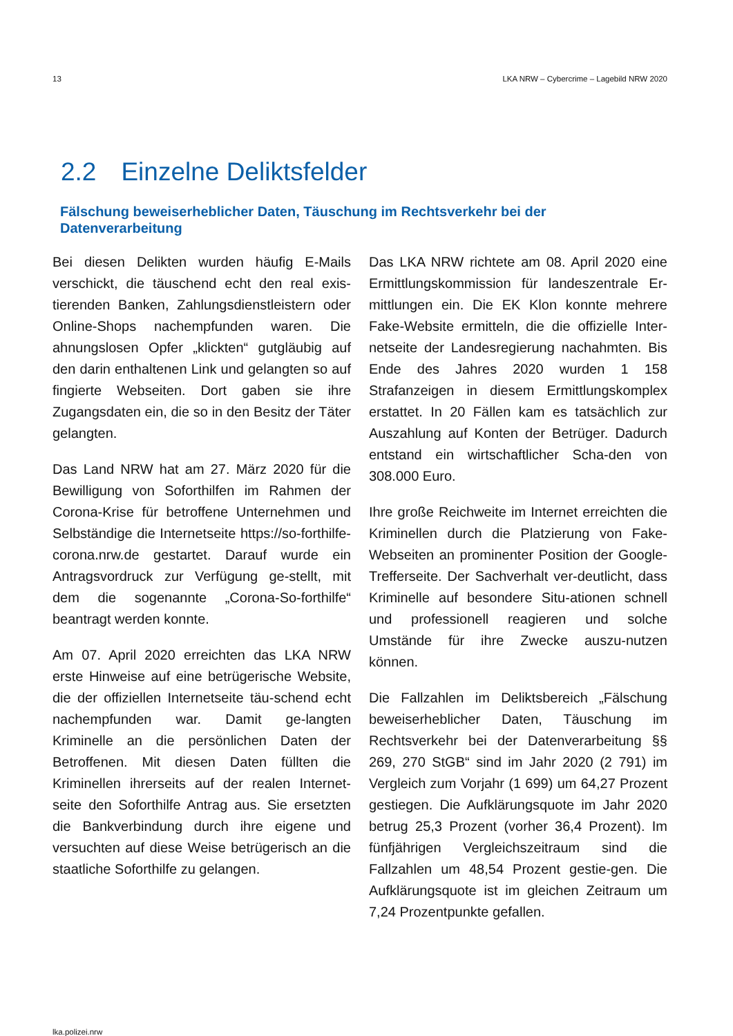13 LKA NRW – Cybercrime – Lagebild NRW 2020
2.2 Einzelne Deliktsfelder
Fälschung beweiserheblicher Daten, Täuschung im Rechtsverkehr bei der Datenverarbeitung
Bei diesen Delikten wurden häufig E-Mails verschickt, die täuschend echt den real exis-tierenden Banken, Zahlungsdienstleistern oder Online-Shops nachempfunden waren. Die ahnungslosen Opfer „klickten“ gutgläubig auf den darin enthaltenen Link und gelangten so auf fingierte Webseiten. Dort gaben sie ihre Zugangsdaten ein, die so in den Besitz der Täter gelangten.
Das Land NRW hat am 27. März 2020 für die Bewilligung von Soforthilfen im Rahmen der Corona-Krise für betroffene Unternehmen und Selbständige die Internetseite https://so-forthilfe-corona.nrw.de gestartet. Darauf wurde ein Antragsvordruck zur Verfügung ge-stellt, mit dem die sogenannte „Corona-So-forthilfe“ beantragt werden konnte.
Am 07. April 2020 erreichten das LKA NRW erste Hinweise auf eine betrügerische Website, die der offiziellen Internetseite täu-schend echt nachempfunden war. Damit ge-langten Kriminelle an die persönlichen Daten der Betroffenen. Mit diesen Daten füllten die Kriminellen ihrerseits auf der realen Internet-seite den Soforthilfe Antrag aus. Sie ersetzten die Bankverbindung durch ihre eigene und versuchten auf diese Weise betrügerisch an die staatliche Soforthilfe zu gelangen.
Das LKA NRW richtete am 08. April 2020 eine Ermittlungskommission für landeszentrale Er-mittlungen ein. Die EK Klon konnte mehrere Fake-Website ermitteln, die die offizielle Inter-netseite der Landesregierung nachahmten. Bis Ende des Jahres 2020 wurden 1 158 Strafanzeigen in diesem Ermittlungskomplex erstattet. In 20 Fällen kam es tatsächlich zur Auszahlung auf Konten der Betrüger. Dadurch entstand ein wirtschaftlicher Scha-den von 308.000 Euro.
Ihre große Reichweite im Internet erreichten die Kriminellen durch die Platzierung von Fake-Webseiten an prominenter Position der Google-Trefferseite. Der Sachverhalt ver-deutlicht, dass Kriminelle auf besondere Situ-ationen schnell und professionell reagieren und solche Umstände für ihre Zwecke auszu-nutzen können.
Die Fallzahlen im Deliktsbereich „Fälschung beweiserheblicher Daten, Täuschung im Rechtsverkehr bei der Datenverarbeitung §§ 269, 270 StGB“ sind im Jahr 2020 (2 791) im Vergleich zum Vorjahr (1 699) um 64,27 Prozent gestiegen. Die Aufklärungsquote im Jahr 2020 betrug 25,3 Prozent (vorher 36,4 Prozent). Im fünfjährigen Vergleichszeitraum sind die Fallzahlen um 48,54 Prozent gestie-gen. Die Aufklärungsquote ist im gleichen Zeitraum um 7,24 Prozentpunkte gefallen.
lka.polizei.nrw